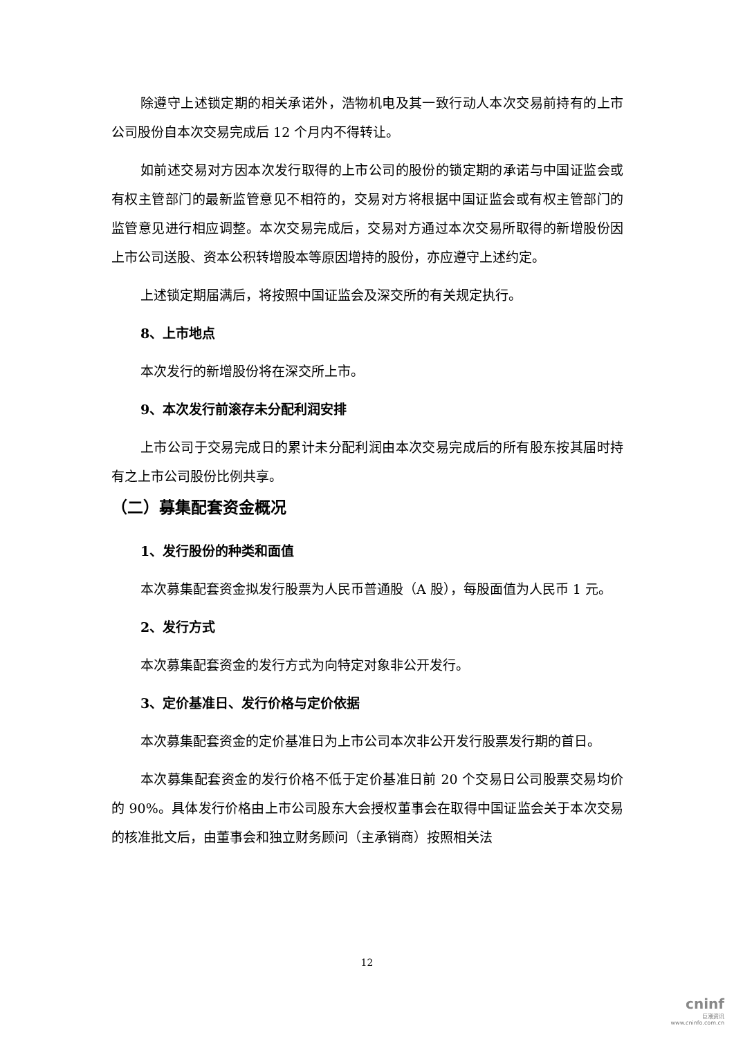除遵守上述锁定期的相关承诺外，浩物机电及其一致行动人本次交易前持有的上市公司股份自本次交易完成后 12 个月内不得转让。
如前述交易对方因本次发行取得的上市公司的股份的锁定期的承诺与中国证监会或有权主管部门的最新监管意见不相符的，交易对方将根据中国证监会或有权主管部门的监管意见进行相应调整。本次交易完成后，交易对方通过本次交易所取得的新增股份因上市公司送股、资本公积转增股本等原因增持的股份，亦应遵守上述约定。
上述锁定期届满后，将按照中国证监会及深交所的有关规定执行。
8、上市地点
本次发行的新增股份将在深交所上市。
9、本次发行前滚存未分配利润安排
上市公司于交易完成日的累计未分配利润由本次交易完成后的所有股东按其届时持有之上市公司股份比例共享。
（二）募集配套资金概况
1、发行股份的种类和面值
本次募集配套资金拟发行股票为人民币普通股（A 股），每股面值为人民币 1 元。
2、发行方式
本次募集配套资金的发行方式为向特定对象非公开发行。
3、定价基准日、发行价格与定价依据
本次募集配套资金的定价基准日为上市公司本次非公开发行股票发行期的首日。
本次募集配套资金的发行价格不低于定价基准日前 20 个交易日公司股票交易均价的 90%。具体发行价格由上市公司股东大会授权董事会在取得中国证监会关于本次交易的核准批文后，由董事会和独立财务顾问（主承销商）按照相关法
12
cninf
巨潮资讯
www.cninfo.com.cn